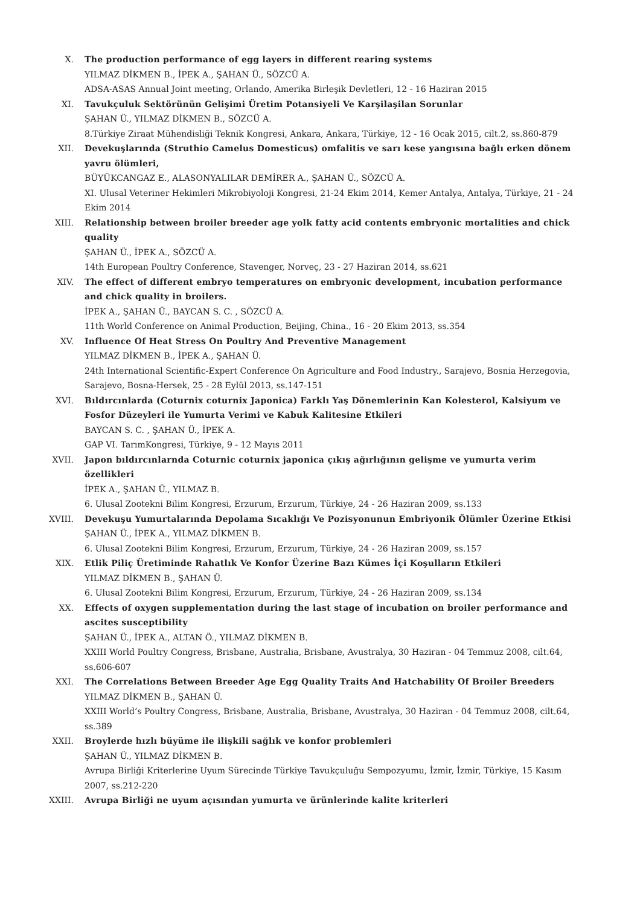X. The production performance of egg layers in different rearing systems
YILMAZ DİKMEN B., İPEK A., ŞAHAN Ü., SÖZCÜ A.
ADSA-ASAS Annual Joint meeting, Orlando, Amerika Birleşik Devletleri, 12 - 16 Haziran 2015
XI. Tavukçuluk Sektörünün Gelişimi Üretim Potansiyeli Ve Karşilaşilan Sorunlar
ŞAHAN Ü., YILMAZ DİKMEN B., SÖZCÜ A.
8.Türkiye Ziraat Mühendisliği Teknik Kongresi, Ankara, Ankara, Türkiye, 12 - 16 Ocak 2015, cilt.2, ss.860-879
XII. Devekuşlarında (Struthio Camelus Domesticus) omfalitis ve sarı kese yangısına bağlı erken dönem yavru ölümleri,
BÜYÜKCANGAZ E., ALASONYALILAR DEMİRER A., ŞAHAN Ü., SÖZCÜ A.
XI. Ulusal Veteriner Hekimleri Mikrobiyoloji Kongresi, 21-24 Ekim 2014, Kemer Antalya, Antalya, Türkiye, 21 - 24 Ekim 2014
XIII. Relationship between broiler breeder age yolk fatty acid contents embryonic mortalities and chick quality
ŞAHAN Ü., İPEK A., SÖZCÜ A.
14th European Poultry Conference, Stavenger, Norveç, 23 - 27 Haziran 2014, ss.621
XIV. The effect of different embryo temperatures on embryonic development, incubation performance and chick quality in broilers.
İPEK A., ŞAHAN Ü., BAYCAN S. C. , SÖZCÜ A.
11th World Conference on Animal Production, Beijing, China., 16 - 20 Ekim 2013, ss.354
XV. Influence Of Heat Stress On Poultry And Preventive Management
YILMAZ DİKMEN B., İPEK A., ŞAHAN Ü.
24th International Scientific-Expert Conference On Agriculture and Food Industry., Sarajevo, Bosnia Herzegovia, Sarajevo, Bosna-Hersek, 25 - 28 Eylül 2013, ss.147-151
XVI. Bıldırcınlarda (Coturnix coturnix Japonica) Farklı Yaş Dönemlerinin Kan Kolesterol, Kalsiyum ve Fosfor Düzeyleri ile Yumurta Verimi ve Kabuk Kalitesine Etkileri
BAYCAN S. C. , ŞAHAN Ü., İPEK A.
GAP VI. TarımKongresi, Türkiye, 9 - 12 Mayıs 2011
XVII. Japon bıldırcınlarnda Coturnic coturnix japonica çıkış ağırlığının gelişme ve yumurta verim özellikleri
İPEK A., ŞAHAN Ü., YILMAZ B.
6. Ulusal Zootekni Bilim Kongresi, Erzurum, Erzurum, Türkiye, 24 - 26 Haziran 2009, ss.133
XVIII. Devekuşu Yumurtalarında Depolama Sıcaklığı Ve Pozisyonunun Embriyonik Ölümler Üzerine Etkisi
ŞAHAN Ü., İPEK A., YILMAZ DİKMEN B.
6. Ulusal Zootekni Bilim Kongresi, Erzurum, Erzurum, Türkiye, 24 - 26 Haziran 2009, ss.157
XIX. Etlik Piliç Üretiminde Rahatlık Ve Konfor Üzerine Bazı Kümes İçi Koşulların Etkileri
YILMAZ DİKMEN B., ŞAHAN Ü.
6. Ulusal Zootekni Bilim Kongresi, Erzurum, Erzurum, Türkiye, 24 - 26 Haziran 2009, ss.134
XX. Effects of oxygen supplementation during the last stage of incubation on broiler performance and ascites susceptibility
ŞAHAN Ü., İPEK A., ALTAN Ö., YILMAZ DİKMEN B.
XXIII World Poultry Congress, Brisbane, Australia, Brisbane, Avustralya, 30 Haziran - 04 Temmuz 2008, cilt.64, ss.606-607
XXI. The Correlations Between Breeder Age Egg Quality Traits And Hatchability Of Broiler Breeders
YILMAZ DİKMEN B., ŞAHAN Ü.
XXIII World’s Poultry Congress, Brisbane, Australia, Brisbane, Avustralya, 30 Haziran - 04 Temmuz 2008, cilt.64, ss.389
XXII. Broylerde hızlı büyüme ile ilişkili sağlık ve konfor problemleri
ŞAHAN Ü., YILMAZ DİKMEN B.
Avrupa Birliği Kriterlerine Uyum Sürecinde Türkiye Tavukçuluğu Sempozyumu, İzmir, İzmir, Türkiye, 15 Kasım 2007, ss.212-220
XXIII. Avrupa Birliği ne uyum açısından yumurta ve ürünlerinde kalite kriterleri